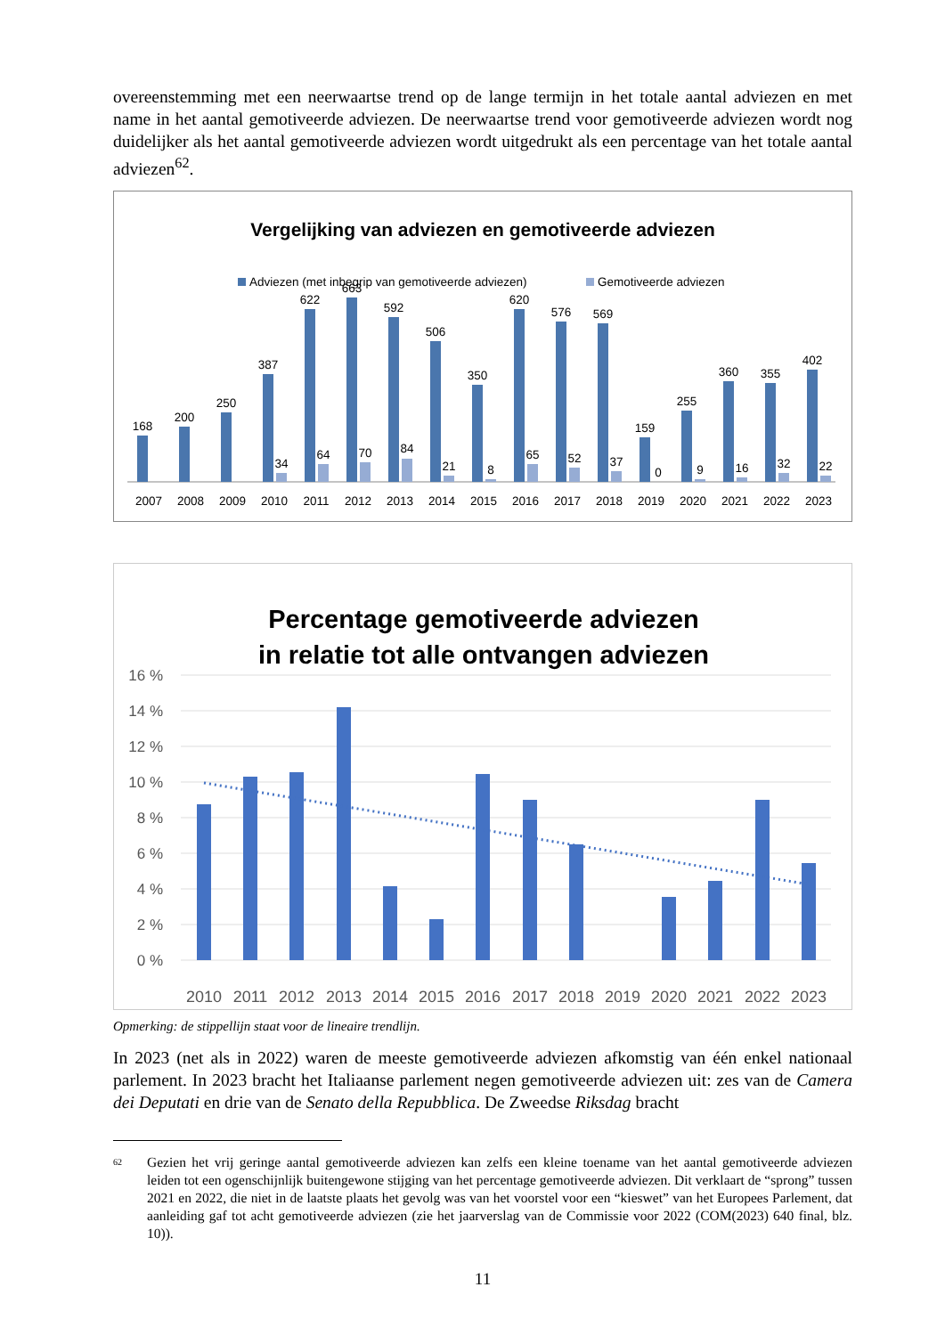overeenstemming met een neerwaartse trend op de lange termijn in het totale aantal adviezen en met name in het aantal gemotiveerde adviezen. De neerwaartse trend voor gemotiveerde adviezen wordt nog duidelijker als het aantal gemotiveerde adviezen wordt uitgedrukt als een percentage van het totale aantal adviezen<sup>62</sup>.
Vergelijking van adviezen en gemotiveerde adviezen
Adviezen (met inbegrip van gemotiveerde adviezen)
Gemotiveerde adviezen
168
2007
200
2008
250
2009
387
34
2010
622
64
2011
663
70
2012
592
84
2013
506
21
2014
350
8
2015
620
65
2016
576
52
2017
569
37
2018
159
0
2019
255
9
2020
360
16
2021
355
32
2022
402
22
2023
Percentage gemotiveerde adviezen
in relatie tot alle ontvangen adviezen
16 %
14 %
12 %
10 %
8 %
6 %
4 %
2 %
0 %
2010
2011
2012
2013
2014
2015
2016
2017
2018
2019
2020
2021
2022
2023
Opmerking: de stippellijn staat voor de lineaire trendlijn.
In 2023 (net als in 2022) waren de meeste gemotiveerde adviezen afkomstig van één enkel nationaal parlement. In 2023 bracht het Italiaanse parlement negen gemotiveerde adviezen uit: zes van de Camera dei Deputati en drie van de Senato della Repubblica. De Zweedse Riksdag bracht
<sup>62</sup>
Gezien het vrij geringe aantal gemotiveerde adviezen kan zelfs een kleine toename van het aantal gemotiveerde adviezen leiden tot een ogenschijnlijk buitengewone stijging van het percentage gemotiveerde adviezen. Dit verklaart de “sprong” tussen 2021 en 2022, die niet in de laatste plaats het gevolg was van het voorstel voor een “kieswet” van het Europees Parlement, dat aanleiding gaf tot acht gemotiveerde adviezen (zie het jaarverslag van de Commissie voor 2022 (COM(2023) 640 final, blz. 10)).
11